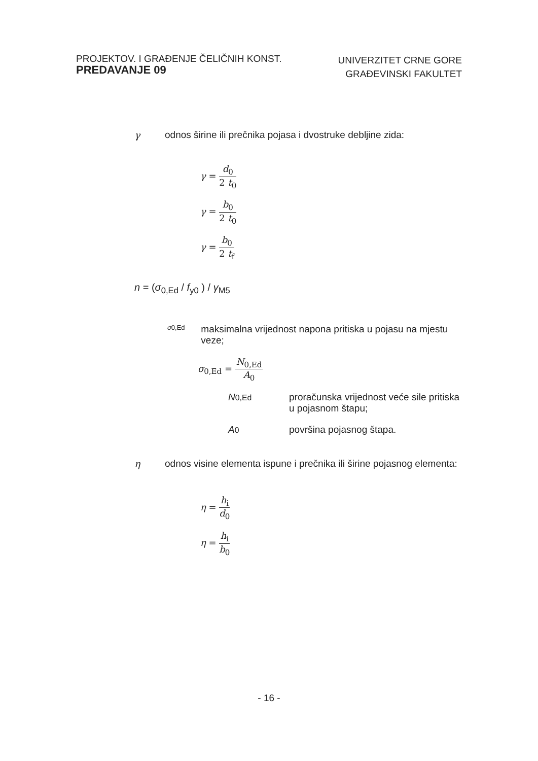PROJEKTOV. I GRAĐENJE ČELIČNIH KONST.
PREDAVANJE 09
UNIVERZITET CRNE GORE
GRAĐEVINSKI FAKULTET
γ odnos širine ili prečnika pojasa i dvostruke debljine zida:
γ = d<sub>0</sub> 2 t<sub>0</sub>
γ = b<sub>0</sub> 2 t<sub>0</sub>
γ = b<sub>0</sub> 2 t<sub>f</sub>
n = (σ<sub>0,Ed</sub> / f<sub>y0</sub> ) / γ<sub>M5</sub>
σ0,Ed
maksimalna vrijednost napona pritiska u pojasu na mjestu veze;
σ<sub>0,Ed</sub> = N<sub>0,Ed</sub> A<sub>0</sub>
N 0,Ed
proračunska vrijednost veće sile pritiska u pojasnom štapu;
A 0
površina pojasnog štapa.
η odnos visine elementa ispune i prečnika ili širine pojasnog elementa:
η = h<sub>i</sub> d<sub>0</sub>
η = h<sub>i</sub> b<sub>0</sub>
- 16 -